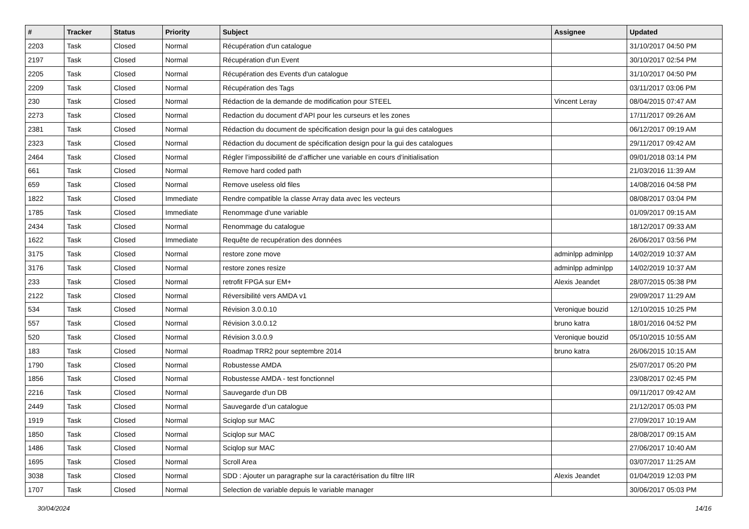| # | Tracker | Status | Priority | Subject | Assignee | Updated |
| --- | --- | --- | --- | --- | --- | --- |
| 2203 | Task | Closed | Normal | Récupération d'un catalogue | | 31/10/2017 04:50 PM |
| 2197 | Task | Closed | Normal | Récupération d'un Event | | 30/10/2017 02:54 PM |
| 2205 | Task | Closed | Normal | Récupération des Events d'un catalogue | | 31/10/2017 04:50 PM |
| 2209 | Task | Closed | Normal | Récupération des Tags | | 03/11/2017 03:06 PM |
| 230 | Task | Closed | Normal | Rédaction de la demande de modification pour STEEL | Vincent Leray | 08/04/2015 07:47 AM |
| 2273 | Task | Closed | Normal | Redaction du document d'API pour les curseurs et les zones | | 17/11/2017 09:26 AM |
| 2381 | Task | Closed | Normal | Rédaction du document de spécification design pour la gui des catalogues | | 06/12/2017 09:19 AM |
| 2323 | Task | Closed | Normal | Rédaction du document de spécification design pour la gui des catalogues | | 29/11/2017 09:42 AM |
| 2464 | Task | Closed | Normal | Régler l’impossibilité de d’afficher une variable en cours d’initialisation | | 09/01/2018 03:14 PM |
| 661 | Task | Closed | Normal | Remove hard coded path | | 21/03/2016 11:39 AM |
| 659 | Task | Closed | Normal | Remove useless old files | | 14/08/2016 04:58 PM |
| 1822 | Task | Closed | Immediate | Rendre compatible la classe Array data avec les vecteurs | | 08/08/2017 03:04 PM |
| 1785 | Task | Closed | Immediate | Renommage d'une variable | | 01/09/2017 09:15 AM |
| 2434 | Task | Closed | Normal | Renommage du catalogue | | 18/12/2017 09:33 AM |
| 1622 | Task | Closed | Immediate | Requête de recupération des données | | 26/06/2017 03:56 PM |
| 3175 | Task | Closed | Normal | restore zone move | adminlpp adminlpp | 14/02/2019 10:37 AM |
| 3176 | Task | Closed | Normal | restore zones resize | adminlpp adminlpp | 14/02/2019 10:37 AM |
| 233 | Task | Closed | Normal | retrofit FPGA sur EM+ | Alexis Jeandet | 28/07/2015 05:38 PM |
| 2122 | Task | Closed | Normal | Réversibilité vers AMDA v1 | | 29/09/2017 11:29 AM |
| 534 | Task | Closed | Normal | Révision 3.0.0.10 | Veronique bouzid | 12/10/2015 10:25 PM |
| 557 | Task | Closed | Normal | Révision 3.0.0.12 | bruno katra | 18/01/2016 04:52 PM |
| 520 | Task | Closed | Normal | Révision 3.0.0.9 | Veronique bouzid | 05/10/2015 10:55 AM |
| 183 | Task | Closed | Normal | Roadmap TRR2 pour septembre 2014 | bruno katra | 26/06/2015 10:15 AM |
| 1790 | Task | Closed | Normal | Robustesse AMDA | | 25/07/2017 05:20 PM |
| 1856 | Task | Closed | Normal | Robustesse AMDA - test fonctionnel | | 23/08/2017 02:45 PM |
| 2216 | Task | Closed | Normal | Sauvegarde d'un DB | | 09/11/2017 09:42 AM |
| 2449 | Task | Closed | Normal | Sauvegarde d’un catalogue | | 21/12/2017 05:03 PM |
| 1919 | Task | Closed | Normal | Sciqlop sur MAC | | 27/09/2017 10:19 AM |
| 1850 | Task | Closed | Normal | Sciqlop sur MAC | | 28/08/2017 09:15 AM |
| 1486 | Task | Closed | Normal | Sciqlop sur MAC | | 27/06/2017 10:40 AM |
| 1695 | Task | Closed | Normal | Scroll Area | | 03/07/2017 11:25 AM |
| 3038 | Task | Closed | Normal | SDD : Ajouter un paragraphe sur la caractérisation du filtre IIR | Alexis Jeandet | 01/04/2019 12:03 PM |
| 1707 | Task | Closed | Normal | Selection de variable depuis le variable manager | | 30/06/2017 05:03 PM |
30/04/2024 14/16